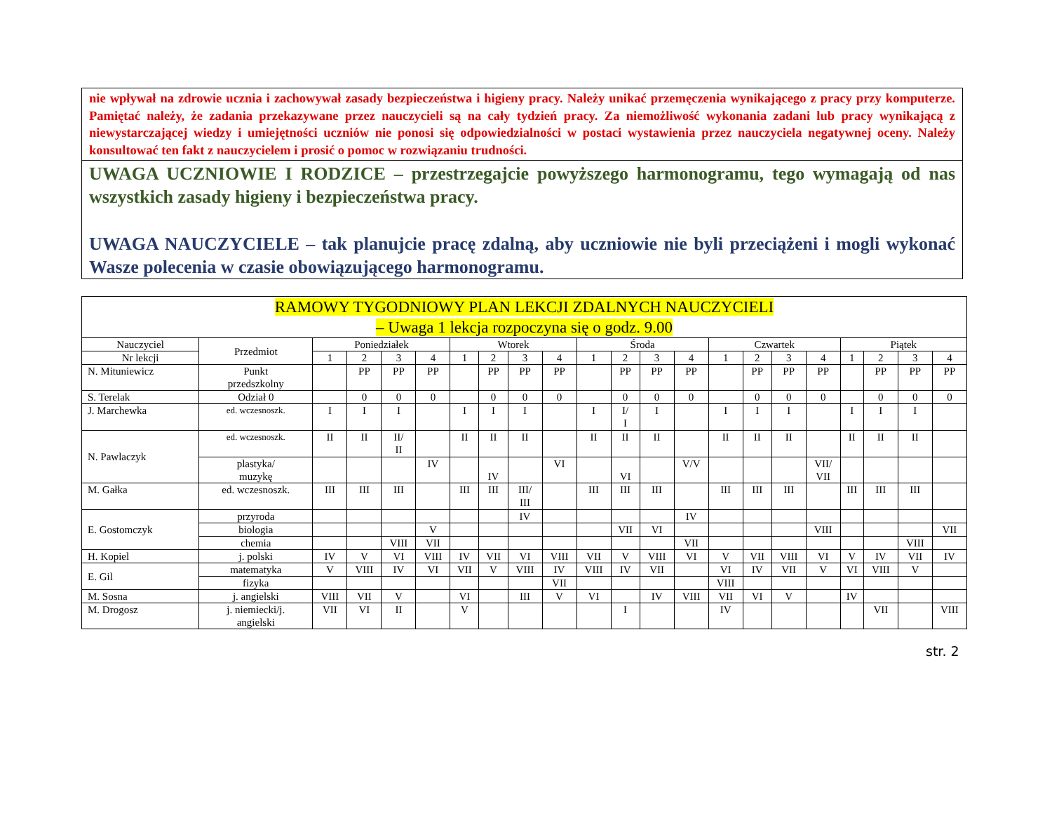nie wpływał na zdrowie ucznia i zachowywał zasady bezpieczeństwa i higieny pracy. Należy unikać przemęczenia wynikającego z pracy przy komputerze. Pamiętać należy, że zadania przekazywane przez nauczycieli są na cały tydzień pracy. Za niemożliwość wykonania zadani lub pracy wynikającą z niewystarczającej wiedzy i umiejętności uczniów nie ponosi się odpowiedzialności w postaci wystawienia przez nauczyciela negatywnej oceny. Należy konsultować ten fakt z nauczycielem i prosić o pomoc w rozwiązaniu trudności.
UWAGA UCZNIOWIE I RODZICE – przestrzegajcie powyższego harmonogramu, tego wymagają od nas wszystkich zasady higieny i bezpieczeństwa pracy.
UWAGA NAUCZYCIELE – tak planujcie pracę zdalną, aby uczniowie nie byli przeciążeni i mogli wykonać Wasze polecenia w czasie obowiązującego harmonogramu.
| RAMOWY TYGODNIOWY PLAN LEKCJI ZDALNYCH NAUCZYCIELI – Uwaga 1 lekcja rozpoczyna się o godz. 9.00 | | | | | | | | | | | | | | | | | | | | | |
| --- | --- | --- | --- | --- | --- | --- | --- | --- | --- | --- | --- | --- | --- | --- | --- | --- | --- | --- | --- | --- | --- |
| Nauczyciel | Przedmiot | Poniedziałek | | | | Wtorek | | | | Środa | | | | Czwartek | | | | Piątek | | | |
| Nr lekcji | | 1 | 2 | 3 | 4 | 1 | 2 | 3 | 4 | 1 | 2 | 3 | 4 | 1 | 2 | 3 | 4 | 1 | 2 | 3 | 4 |
| N. Mituniewicz | Punkt przedszkolny | | PP | PP | PP | | PP | PP | PP | | PP | PP | PP | | PP | PP | PP | | PP | PP | PP |
| S. Terelak | Odział 0 | | 0 | 0 | 0 | | 0 | 0 | 0 | | 0 | 0 | 0 | | 0 | 0 | 0 | | 0 | 0 | 0 |
| J. Marchewka | ed. wczesnoszk. | I | I | I | | I | I | I | | I | I/ I | I | | I | I | I | | I | I | I | |
| N. Pawlaczyk | ed. wczesnoszk. | II | II | II/ II | | II | II | II | | II | II | II | | II | II | II | | II | II | II | |
| | plastyka/ muzykę | | | | IV | | IV | | VI | | VI | | V/V | | | | VII/ VII | | | | |
| M. Gałka | ed. wczesnoszk. | III | III | III | | III | III | III/ III | | III | III | III | | III | III | III | | III | III | III | |
| E. Gostomczyk | przyroda | | | | | | | IV | | | | | IV | | | | | | | | |
| | biologia | | | | V | | | | | | VII | VI | | | | | VIII | | | | VII |
| | chemia | | | VIII | VII | | | | | | | | VII | | | | | | | VIII | |
| H. Kopiel | j. polski | IV | V | VI | VIII | IV | VII | VI | VIII | VII | V | VIII | VI | V | VII | VIII | VI | V | IV | VII | IV |
| E. Gil | matematyka | V | VIII | IV | VI | VII | V | VIII | IV | VIII | IV | VII | | VI | IV | VII | V | VI | VIII | V | |
| | fizyka | | | | | | | | VII | | | | | VIII | | | | | | | |
| M. Sosna | j. angielski | VIII | VII | V | | VI | | III | V | VI | | IV | VIII | VII | VI | V | | IV | | | |
| M. Drogosz | j. niemiecki/j. angielski | VII | VI | II | | V | | | | | I | | | IV | | | | | VII | | VIII |
str. 2